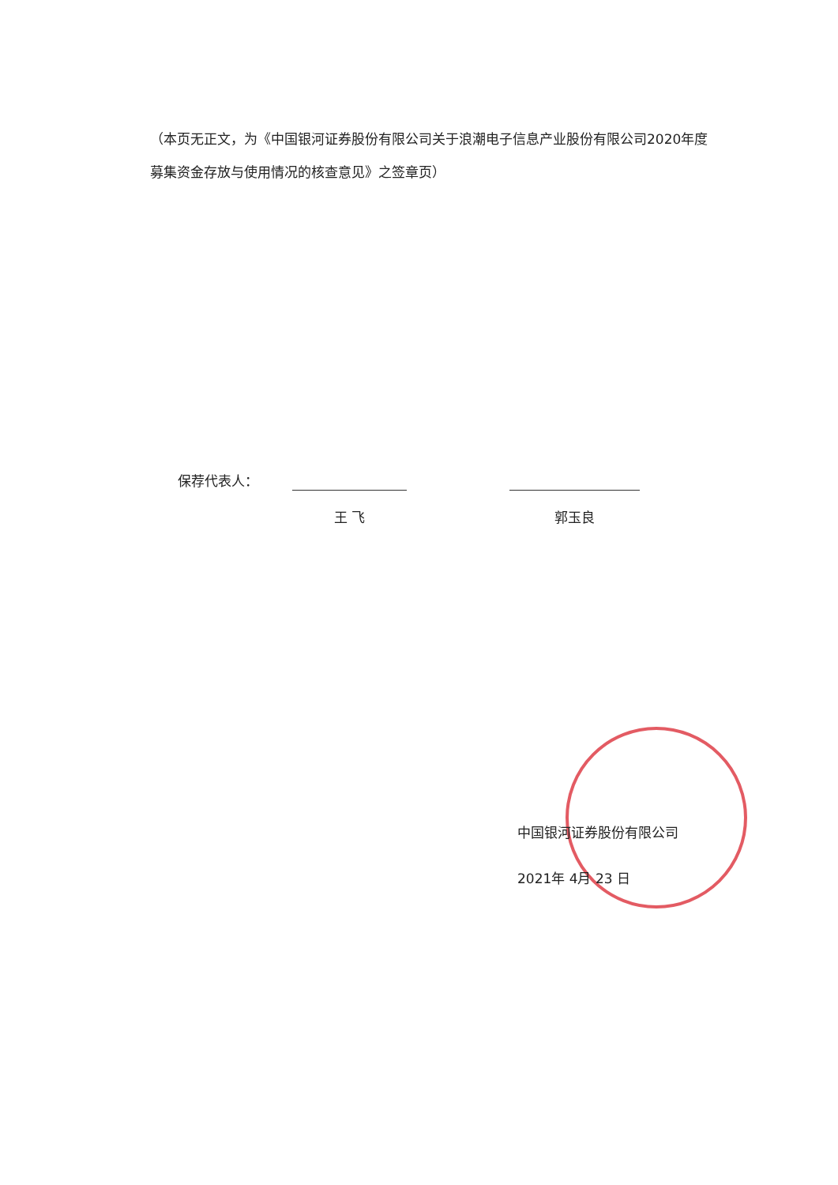（本页无正文，为《中国银河证券股份有限公司关于浪潮电子信息产业股份有限公司2020年度募集资金存放与使用情况的核查意见》之签章页）
保荐代表人：
王 飞 郭玉良
中国银河证券股份有限公司
2021年 4月 23 日